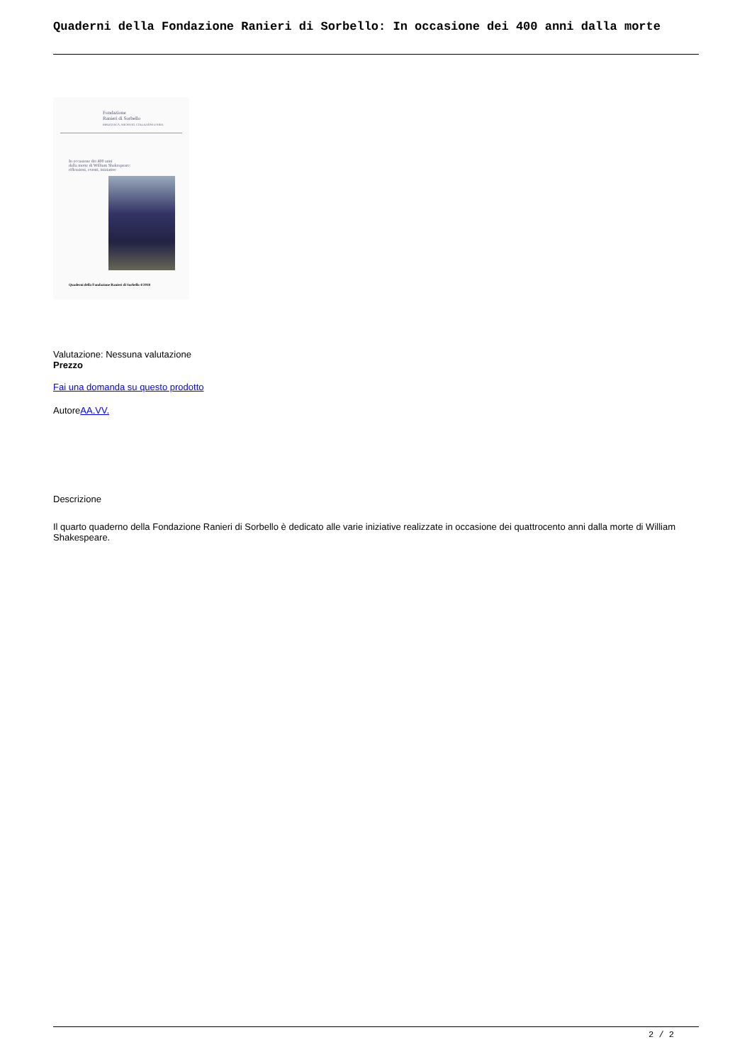Quaderni della Fondazione Ranieri di Sorbello: In occasione dei 400 anni dalla morte
Fondazione
Ranieri di Sorbello
BIBLIOTECA, ARCHIVIO, COLLEZIONI D'ARTE
In occasione dei 400 anni
dalla morte di William Shakespeare:
riflessioni, eventi, iniziative
Quaderni della Fondazione Ranieri di Sorbello 4/2018
Valutazione: Nessuna valutazione
Prezzo
Fai una domanda su questo prodotto
AutoreAA.VV.
Descrizione
Il quarto quaderno della Fondazione Ranieri di Sorbello è dedicato alle varie iniziative realizzate in occasione dei quattrocento anni dalla morte di William Shakespeare.
2 / 2